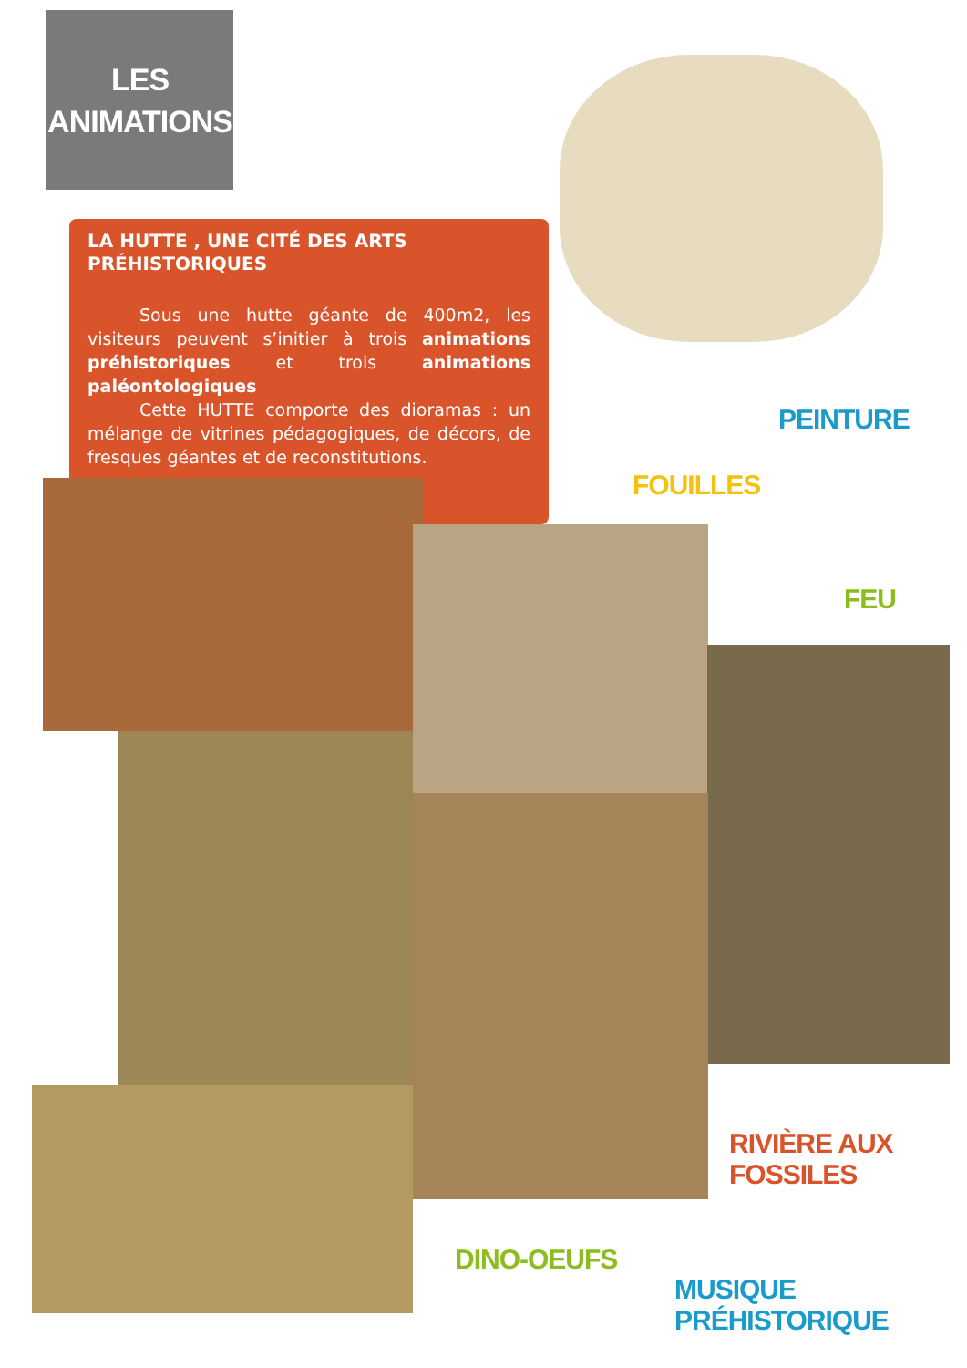LES
ANIMATIONS
LA HUTTE , UNE CITÉ DES ARTS PRÉHISTORIQUES
   Sous une hutte géante de 400m2, les visiteurs peuvent s’initier à trois animations préhistoriques et trois animations paléontologiques
   Cette HUTTE comporte des dioramas : un mélange de vitrines pédagogiques, de décors, de fresques géantes et de reconstitutions.
PEINTURE
FOUILLES
FEU
RIVIÈRE AUX FOSSILES
DINO-OEUFS
MUSIQUE PRÉHISTORIQUE